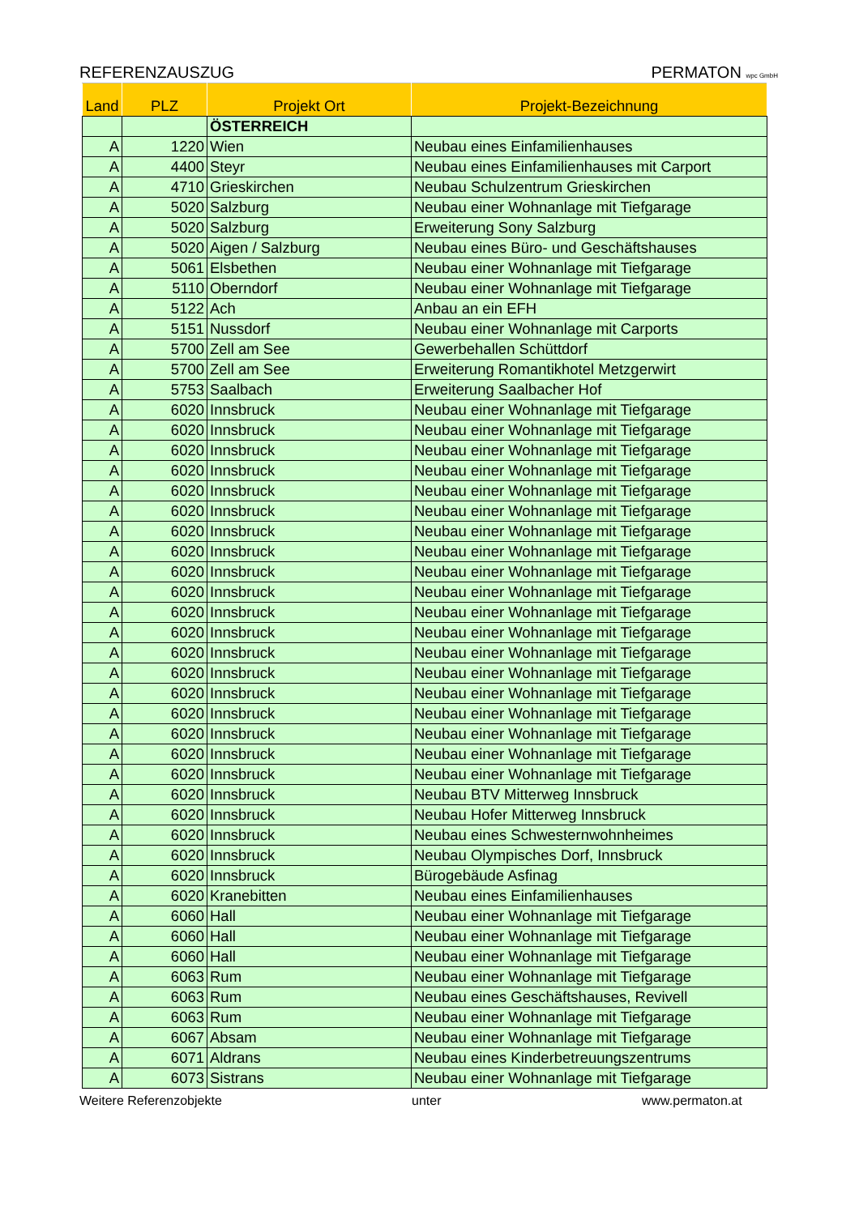REFERENZAUSZUG PERMATON wpc GmbH
| Land | PLZ | Projekt Ort | Projekt-Bezeichnung |
| --- | --- | --- | --- |
| | | ÖSTERREICH | |
| A | 1220 | Wien | Neubau eines Einfamilienhauses |
| A | 4400 | Steyr | Neubau eines Einfamilienhauses mit Carport |
| A | 4710 | Grieskirchen | Neubau Schulzentrum Grieskirchen |
| A | 5020 | Salzburg | Neubau einer Wohnanlage mit Tiefgarage |
| A | 5020 | Salzburg | Erweiterung Sony Salzburg |
| A | 5020 | Aigen / Salzburg | Neubau eines Büro- und Geschäftshauses |
| A | 5061 | Elsbethen | Neubau einer Wohnanlage mit Tiefgarage |
| A | 5110 | Oberndorf | Neubau einer Wohnanlage mit Tiefgarage |
| A | 5122 | Ach | Anbau an ein EFH |
| A | 5151 | Nussdorf | Neubau einer Wohnanlage mit Carports |
| A | 5700 | Zell am See | Gewerbehallen Schüttdorf |
| A | 5700 | Zell am See | Erweiterung Romantikhotel Metzgerwirt |
| A | 5753 | Saalbach | Erweiterung Saalbacher Hof |
| A | 6020 | Innsbruck | Neubau einer Wohnanlage mit Tiefgarage |
| A | 6020 | Innsbruck | Neubau einer Wohnanlage mit Tiefgarage |
| A | 6020 | Innsbruck | Neubau einer Wohnanlage mit Tiefgarage |
| A | 6020 | Innsbruck | Neubau einer Wohnanlage mit Tiefgarage |
| A | 6020 | Innsbruck | Neubau einer Wohnanlage mit Tiefgarage |
| A | 6020 | Innsbruck | Neubau einer Wohnanlage mit Tiefgarage |
| A | 6020 | Innsbruck | Neubau einer Wohnanlage mit Tiefgarage |
| A | 6020 | Innsbruck | Neubau einer Wohnanlage mit Tiefgarage |
| A | 6020 | Innsbruck | Neubau einer Wohnanlage mit Tiefgarage |
| A | 6020 | Innsbruck | Neubau einer Wohnanlage mit Tiefgarage |
| A | 6020 | Innsbruck | Neubau einer Wohnanlage mit Tiefgarage |
| A | 6020 | Innsbruck | Neubau einer Wohnanlage mit Tiefgarage |
| A | 6020 | Innsbruck | Neubau einer Wohnanlage mit Tiefgarage |
| A | 6020 | Innsbruck | Neubau einer Wohnanlage mit Tiefgarage |
| A | 6020 | Innsbruck | Neubau einer Wohnanlage mit Tiefgarage |
| A | 6020 | Innsbruck | Neubau einer Wohnanlage mit Tiefgarage |
| A | 6020 | Innsbruck | Neubau einer Wohnanlage mit Tiefgarage |
| A | 6020 | Innsbruck | Neubau einer Wohnanlage mit Tiefgarage |
| A | 6020 | Innsbruck | Neubau einer Wohnanlage mit Tiefgarage |
| A | 6020 | Innsbruck | Neubau BTV Mitterweg Innsbruck |
| A | 6020 | Innsbruck | Neubau Hofer Mitterweg Innsbruck |
| A | 6020 | Innsbruck | Neubau eines Schwesternwohnheimes |
| A | 6020 | Innsbruck | Neubau Olympisches Dorf, Innsbruck |
| A | 6020 | Innsbruck | Bürogebäude Asfinag |
| A | 6020 | Kranebitten | Neubau eines Einfamilienhauses |
| A | 6060 | Hall | Neubau einer Wohnanlage mit Tiefgarage |
| A | 6060 | Hall | Neubau einer Wohnanlage mit Tiefgarage |
| A | 6060 | Hall | Neubau einer Wohnanlage mit Tiefgarage |
| A | 6063 | Rum | Neubau einer Wohnanlage mit Tiefgarage |
| A | 6063 | Rum | Neubau eines Geschäftshauses, Revivell |
| A | 6063 | Rum | Neubau einer Wohnanlage mit Tiefgarage |
| A | 6067 | Absam | Neubau einer Wohnanlage mit Tiefgarage |
| A | 6071 | Aldrans | Neubau eines Kinderbetreuungszentrums |
| A | 6073 | Sistrans | Neubau einer Wohnanlage mit Tiefgarage |
Weitere Referenzobjekte unter www.permaton.at